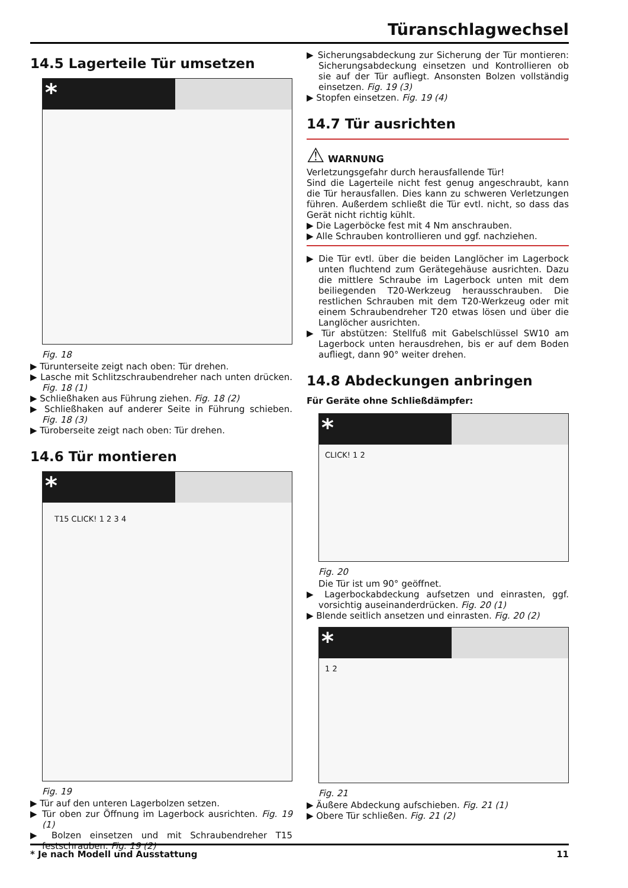Türanschlagwechsel
14.5 Lagerteile Tür umsetzen
*
Fig. 18
▶ Türunterseite zeigt nach oben: Tür drehen.
▶ Lasche mit Schlitzschraubendreher nach unten drücken. Fig. 18 (1)
▶ Schließhaken aus Führung ziehen. Fig. 18 (2)
▶ Schließhaken auf anderer Seite in Führung schieben. Fig. 18 (3)
▶ Türoberseite zeigt nach oben: Tür drehen.
14.6 Tür montieren
*
T15 CLICK! 1 2 3 4
Fig. 19
▶ Tür auf den unteren Lagerbolzen setzen.
▶ Tür oben zur Öffnung im Lagerbock ausrichten. Fig. 19 (1)
▶ Bolzen einsetzen und mit Schraubendreher T15 festschrauben. Fig. 19 (2)
▶ Sicherungsabdeckung zur Sicherung der Tür montieren: Sicherungsabdeckung einsetzen und Kontrollieren ob sie auf der Tür aufliegt. Ansonsten Bolzen vollständig einsetzen. Fig. 19 (3)
▶ Stopfen einsetzen. Fig. 19 (4)
14.7 Tür ausrichten
⚠ WARNUNG
Verletzungsgefahr durch herausfallende Tür!
Sind die Lagerteile nicht fest genug angeschraubt, kann die Tür herausfallen. Dies kann zu schweren Verletzungen führen. Außerdem schließt die Tür evtl. nicht, so dass das Gerät nicht richtig kühlt.
▶ Die Lagerböcke fest mit 4 Nm anschrauben.
▶ Alle Schrauben kontrollieren und ggf. nachziehen.
▶ Die Tür evtl. über die beiden Langlöcher im Lagerbock unten fluchtend zum Gerätegehäuse ausrichten. Dazu die mittlere Schraube im Lagerbock unten mit dem beiliegenden T20-Werkzeug herausschrauben. Die restlichen Schrauben mit dem T20-Werkzeug oder mit einem Schraubendreher T20 etwas lösen und über die Langlöcher ausrichten.
▶ Tür abstützen: Stellfuß mit Gabelschlüssel SW10 am Lagerbock unten herausdrehen, bis er auf dem Boden aufliegt, dann 90° weiter drehen.
14.8 Abdeckungen anbringen
Für Geräte ohne Schließdämpfer:
*
CLICK! 1 2
Fig. 20
Die Tür ist um 90° geöffnet.
▶ Lagerbockabdeckung aufsetzen und einrasten, ggf. vorsichtig auseinanderdrücken. Fig. 20 (1)
▶ Blende seitlich ansetzen und einrasten. Fig. 20 (2)
*
1 2
Fig. 21
▶ Äußere Abdeckung aufschieben. Fig. 21 (1)
▶ Obere Tür schließen. Fig. 21 (2)
* Je nach Modell und Ausstattung 11